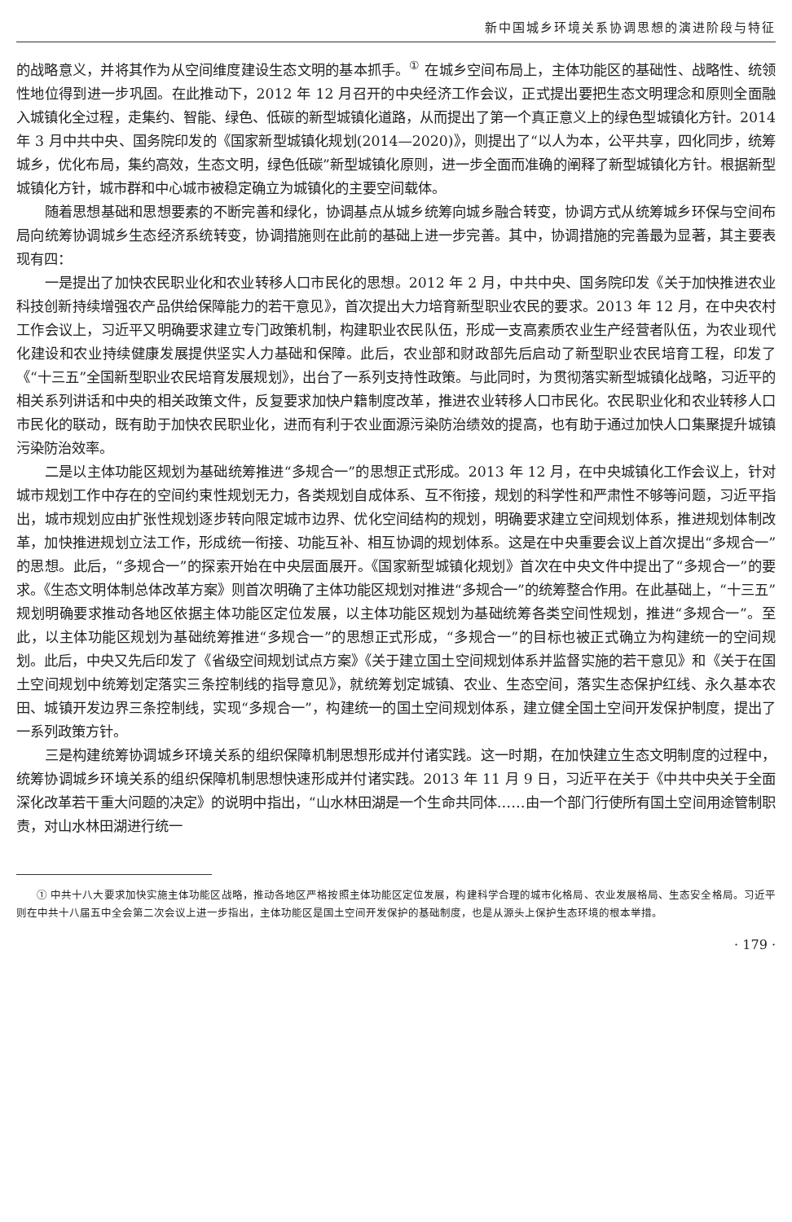新中国城乡环境关系协调思想的演进阶段与特征
的战略意义，并将其作为从空间维度建设生态文明的基本抓手。<sup>①</sup> 在城乡空间布局上，主体功能区的基础性、战略性、统领性地位得到进一步巩固。在此推动下，2012 年 12 月召开的中央经济工作会议，正式提出要把生态文明理念和原则全面融入城镇化全过程，走集约、智能、绿色、低碳的新型城镇化道路，从而提出了第一个真正意义上的绿色型城镇化方针。2014 年 3 月中共中央、国务院印发的《国家新型城镇化规划(2014—2020)》，则提出了“以人为本，公平共享，四化同步，统筹城乡，优化布局，集约高效，生态文明，绿色低碳”新型城镇化原则，进一步全面而准确的阐释了新型城镇化方针。根据新型城镇化方针，城市群和中心城市被稳定确立为城镇化的主要空间载体。
随着思想基础和思想要素的不断完善和绿化，协调基点从城乡统筹向城乡融合转变，协调方式从统筹城乡环保与空间布局向统筹协调城乡生态经济系统转变，协调措施则在此前的基础上进一步完善。其中，协调措施的完善最为显著，其主要表现有四：
一是提出了加快农民职业化和农业转移人口市民化的思想。2012 年 2 月，中共中央、国务院印发《关于加快推进农业科技创新持续增强农产品供给保障能力的若干意见》，首次提出大力培育新型职业农民的要求。2013 年 12 月，在中央农村工作会议上，习近平又明确要求建立专门政策机制，构建职业农民队伍，形成一支高素质农业生产经营者队伍，为农业现代化建设和农业持续健康发展提供坚实人力基础和保障。此后，农业部和财政部先后启动了新型职业农民培育工程，印发了《“十三五”全国新型职业农民培育发展规划》，出台了一系列支持性政策。与此同时，为贯彻落实新型城镇化战略，习近平的相关系列讲话和中央的相关政策文件，反复要求加快户籍制度改革，推进农业转移人口市民化。农民职业化和农业转移人口市民化的联动，既有助于加快农民职业化，进而有利于农业面源污染防治绩效的提高，也有助于通过加快人口集聚提升城镇污染防治效率。
二是以主体功能区规划为基础统筹推进“多规合一”的思想正式形成。2013 年 12 月，在中央城镇化工作会议上，针对城市规划工作中存在的空间约束性规划无力，各类规划自成体系、互不衔接，规划的科学性和严肃性不够等问题，习近平指出，城市规划应由扩张性规划逐步转向限定城市边界、优化空间结构的规划，明确要求建立空间规划体系，推进规划体制改革，加快推进规划立法工作，形成统一衔接、功能互补、相互协调的规划体系。这是在中央重要会议上首次提出“多规合一”的思想。此后，“多规合一”的探索开始在中央层面展开。《国家新型城镇化规划》首次在中央文件中提出了“多规合一”的要求。《生态文明体制总体改革方案》则首次明确了主体功能区规划对推进“多规合一”的统筹整合作用。在此基础上，“十三五”规划明确要求推动各地区依据主体功能区定位发展，以主体功能区规划为基础统筹各类空间性规划，推进“多规合一”。至此，以主体功能区规划为基础统筹推进“多规合一”的思想正式形成，“多规合一”的目标也被正式确立为构建统一的空间规划。此后，中央又先后印发了《省级空间规划试点方案》《关于建立国土空间规划体系并监督实施的若干意见》和《关于在国土空间规划中统筹划定落实三条控制线的指导意见》，就统筹划定城镇、农业、生态空间，落实生态保护红线、永久基本农田、城镇开发边界三条控制线，实现“多规合一”，构建统一的国土空间规划体系，建立健全国土空间开发保护制度，提出了一系列政策方针。
三是构建统筹协调城乡环境关系的组织保障机制思想形成并付诸实践。这一时期，在加快建立生态文明制度的过程中，统筹协调城乡环境关系的组织保障机制思想快速形成并付诸实践。2013 年 11 月 9 日，习近平在关于《中共中央关于全面深化改革若干重大问题的决定》的说明中指出，“山水林田湖是一个生命共同体……由一个部门行使所有国土空间用途管制职责，对山水林田湖进行统一
① 中共十八大要求加快实施主体功能区战略，推动各地区严格按照主体功能区定位发展，构建科学合理的城市化格局、农业发展格局、生态安全格局。习近平则在中共十八届五中全会第二次会议上进一步指出，主体功能区是国土空间开发保护的基础制度，也是从源头上保护生态环境的根本举措。
· 179 ·